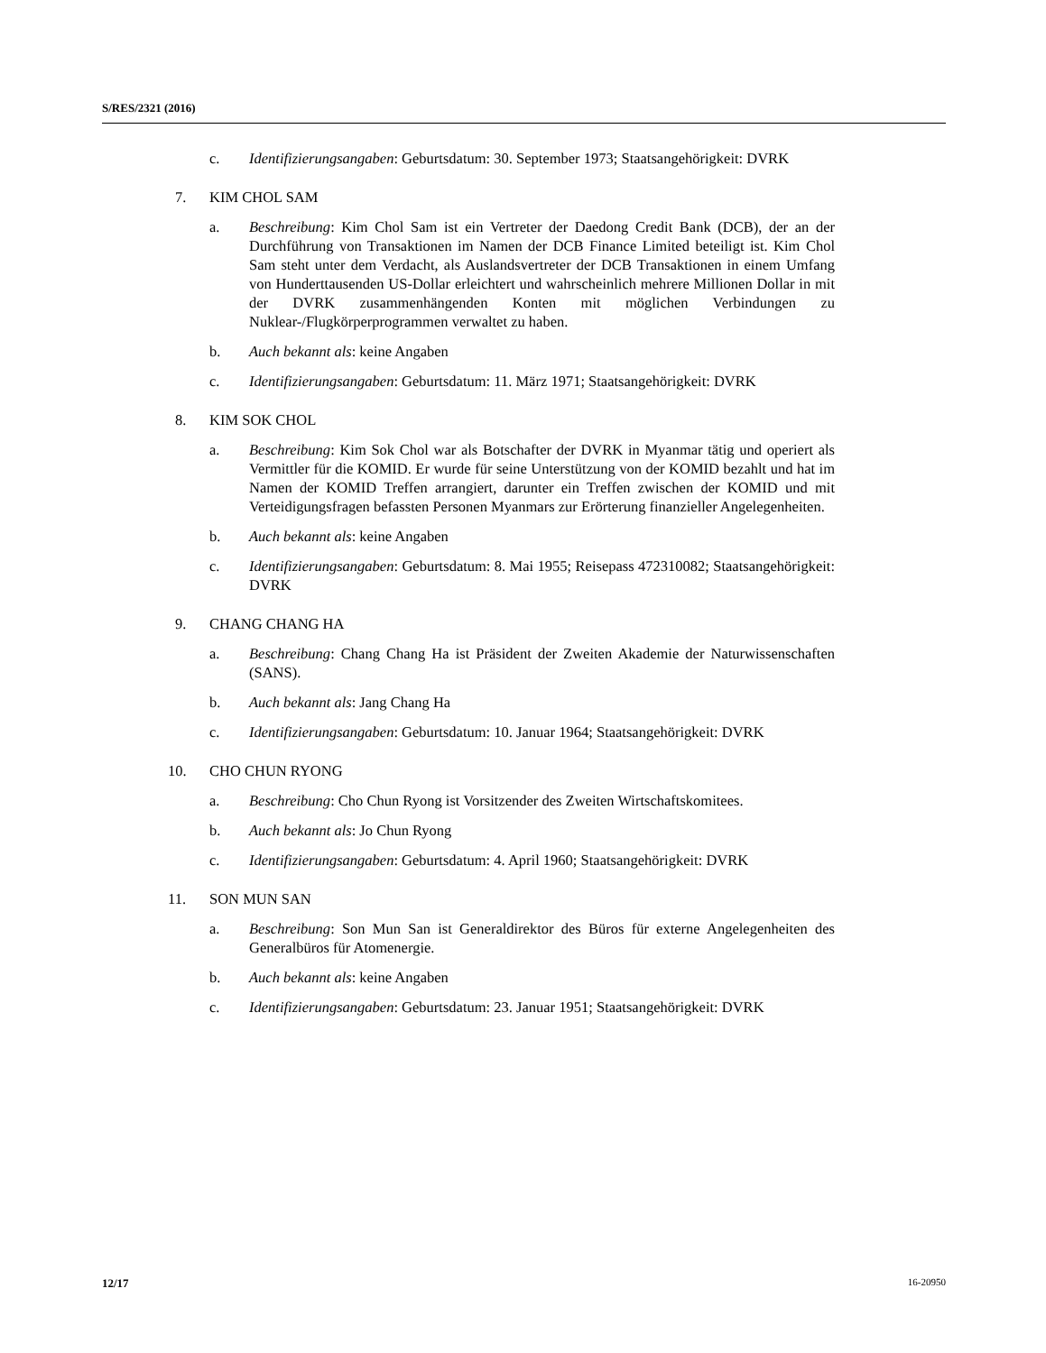S/RES/2321 (2016)
c. Identifizierungsangaben: Geburtsdatum: 30. September 1973; Staatsangehörigkeit: DVRK
7. KIM CHOL SAM
a. Beschreibung: Kim Chol Sam ist ein Vertreter der Daedong Credit Bank (DCB), der an der Durchführung von Transaktionen im Namen der DCB Finance Limited beteiligt ist. Kim Chol Sam steht unter dem Verdacht, als Auslandsvertreter der DCB Transaktionen in einem Umfang von Hunderttausenden US-Dollar erleichtert und wahrscheinlich mehrere Millionen Dollar in mit der DVRK zusammenhängenden Konten mit möglichen Verbindungen zu Nuklear-/Flugkörperprogrammen verwaltet zu haben.
b. Auch bekannt als: keine Angaben
c. Identifizierungsangaben: Geburtsdatum: 11. März 1971; Staatsangehörigkeit: DVRK
8. KIM SOK CHOL
a. Beschreibung: Kim Sok Chol war als Botschafter der DVRK in Myanmar tätig und operiert als Vermittler für die KOMID. Er wurde für seine Unterstützung von der KOMID bezahlt und hat im Namen der KOMID Treffen arrangiert, darunter ein Treffen zwischen der KOMID und mit Verteidigungsfragen befassten Personen Myanmars zur Erörterung finanzieller Angelegenheiten.
b. Auch bekannt als: keine Angaben
c. Identifizierungsangaben: Geburtsdatum: 8. Mai 1955; Reisepass 472310082; Staatsangehörigkeit: DVRK
9. CHANG CHANG HA
a. Beschreibung: Chang Chang Ha ist Präsident der Zweiten Akademie der Naturwissenschaften (SANS).
b. Auch bekannt als: Jang Chang Ha
c. Identifizierungsangaben: Geburtsdatum: 10. Januar 1964; Staatsangehörigkeit: DVRK
10. CHO CHUN RYONG
a. Beschreibung: Cho Chun Ryong ist Vorsitzender des Zweiten Wirtschaftskomitees.
b. Auch bekannt als: Jo Chun Ryong
c. Identifizierungsangaben: Geburtsdatum: 4. April 1960; Staatsangehörigkeit: DVRK
11. SON MUN SAN
a. Beschreibung: Son Mun San ist Generaldirektor des Büros für externe Angelegenheiten des Generalbüros für Atomenergie.
b. Auch bekannt als: keine Angaben
c. Identifizierungsangaben: Geburtsdatum: 23. Januar 1951; Staatsangehörigkeit: DVRK
12/17 16-20950